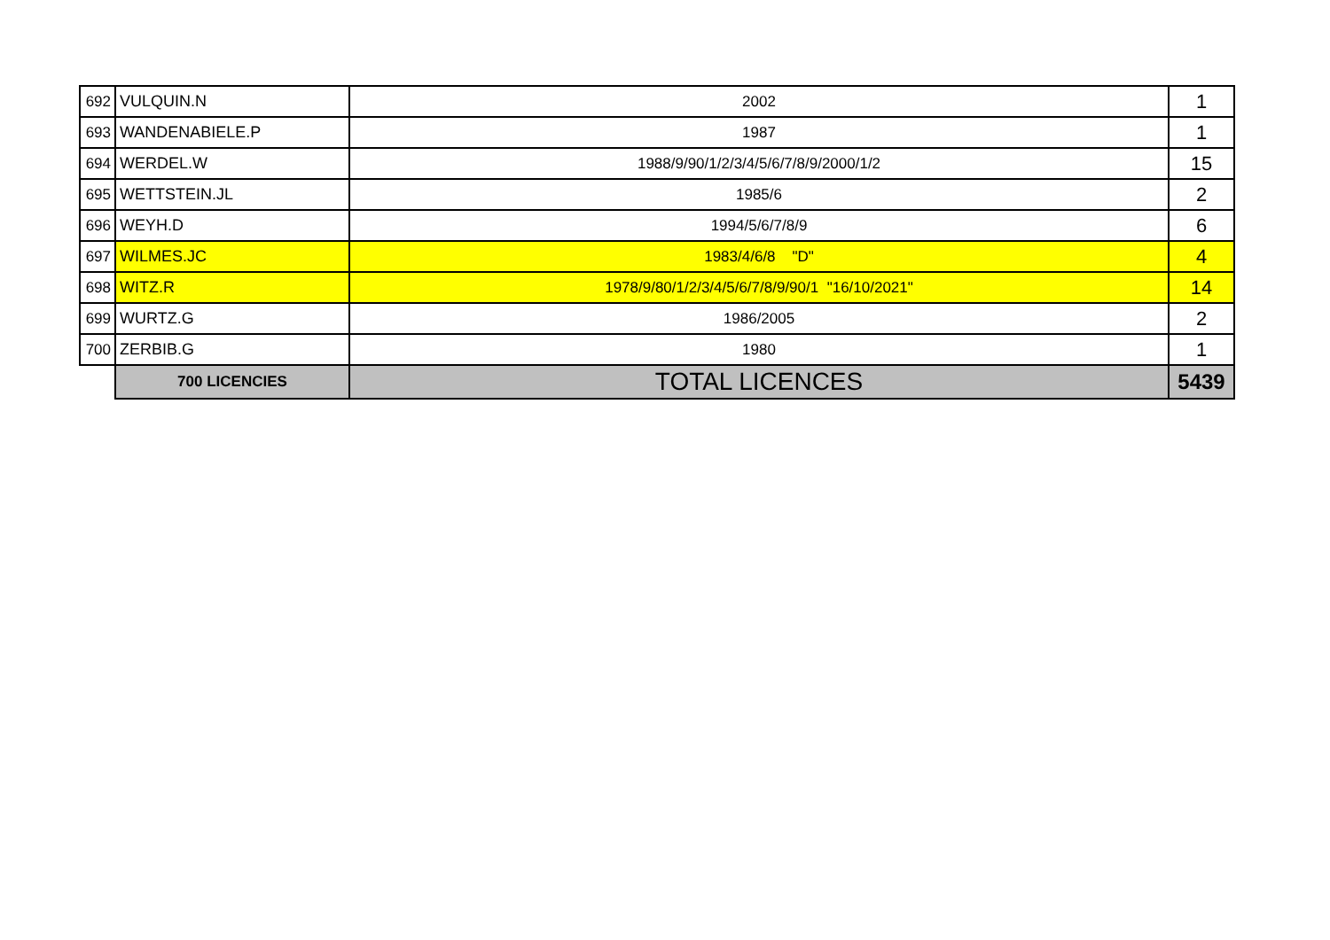| 692 | VULQUIN.N | 2002 | 1 |
| 693 | WANDENABIELE.P | 1987 | 1 |
| 694 | WERDEL.W | 1988/9/90/1/2/3/4/5/6/7/8/9/2000/1/2 | 15 |
| 695 | WETTSTEIN.JL | 1985/6 | 2 |
| 696 | WEYH.D | 1994/5/6/7/8/9 | 6 |
| 697 | WILMES.JC | 1983/4/6/8 "D" | 4 |
| 698 | WITZ.R | 1978/9/80/1/2/3/4/5/6/7/8/9/90/1 "16/10/2021" | 14 |
| 699 | WURTZ.G | 1986/2005 | 2 |
| 700 | ZERBIB.G | 1980 | 1 |
| | 700 LICENCIES | TOTAL LICENCES | 5439 |